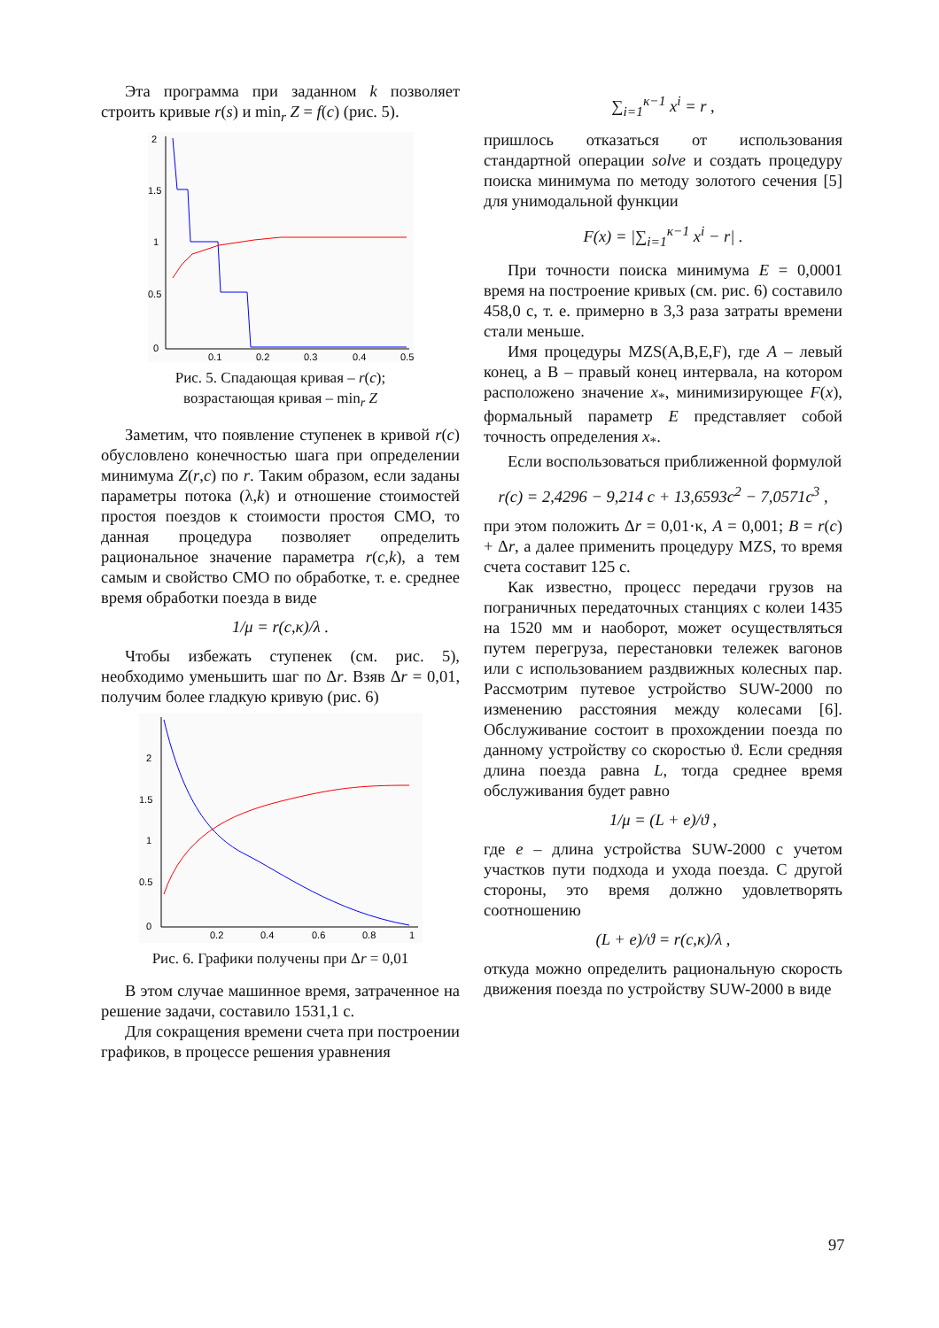Эта программа при заданном k позволяет строить кривые r(s) и min<sub>r</sub> Z = f(c) (рис. 5).
2
1.5
1
0.5
0
0.1
0.2
0.3
0.4
0.5
Рис. 5. Спадающая кривая – r(c);
возрастающая кривая – min<sub>r</sub> Z
Заметим, что появление ступенек в кривой r(c) обусловлено конечностью шага при определении минимума Z(r,c) по r. Таким образом, если заданы параметры потока (λ,k) и отношение стоимостей простоя поездов к стоимости простоя СМО, то данная процедура позволяет определить рациональное значение параметра r(c,k), а тем самым и свойство СМО по обработке, т. е. среднее время обработки поезда в виде
1/μ = r(c,κ)/λ .
Чтобы избежать ступенек (см. рис. 5), необходимо уменьшить шаг по Δr. Взяв Δr = 0,01, получим более гладкую кривую (рис. 6)
2
1.5
1
0.5
0
0.2
0.4
0.6
0.8
1
Рис. 6. Графики получены при Δr = 0,01
В этом случае машинное время, затраченное на решение задачи, составило 1531,1 с.
Для сокращения времени счета при построении графиков, в процессе решения уравнения
∑<sub>i=1</sub><sup>κ−1</sup> x<sup>i</sup> = r ,
пришлось отказаться от использования стандартной операции solve и создать процедуру поиска минимума по методу золотого сечения [5] для унимодальной функции
F(x) = |∑<sub>i=1</sub><sup>κ−1</sup> x<sup>i</sup> − r| .
При точности поиска минимума E = 0,0001 время на построение кривых (см. рис. 6) составило 458,0 с, т. е. примерно в 3,3 раза затраты времени стали меньше.
Имя процедуры MZS(A,B,E,F), где A – левый конец, а B – правый конец интервала, на котором расположено значение x<sub>*</sub>, минимизирующее F(x), формальный параметр E представляет собой точность определения x<sub>*</sub>.
Если воспользоваться приближенной формулой
r(c) = 2,4296 − 9,214 c + 13,6593c<sup>2</sup> − 7,0571c<sup>3</sup> ,
при этом положить Δr = 0,01·κ, A = 0,001; B = r(c) + Δr, а далее применить процедуру MZS, то время счета составит 125 с.
Как известно, процесс передачи грузов на пограничных передаточных станциях с колеи 1435 на 1520 мм и наоборот, может осуществляться путем перегруза, перестановки тележек вагонов или с использованием раздвижных колесных пар. Рассмотрим путевое устройство SUW-2000 по изменению расстояния между колесами [6]. Обслуживание состоит в прохождении поезда по данному устройству со скоростью ϑ. Если средняя длина поезда равна L, тогда среднее время обслуживания будет равно
1/μ = (L + e)/ϑ ,
где e – длина устройства SUW-2000 с учетом участков пути подхода и ухода поезда. С другой стороны, это время должно удовлетворять соотношению
(L + e)/ϑ = r(c,κ)/λ ,
откуда можно определить рациональную скорость движения поезда по устройству SUW-2000 в виде
97